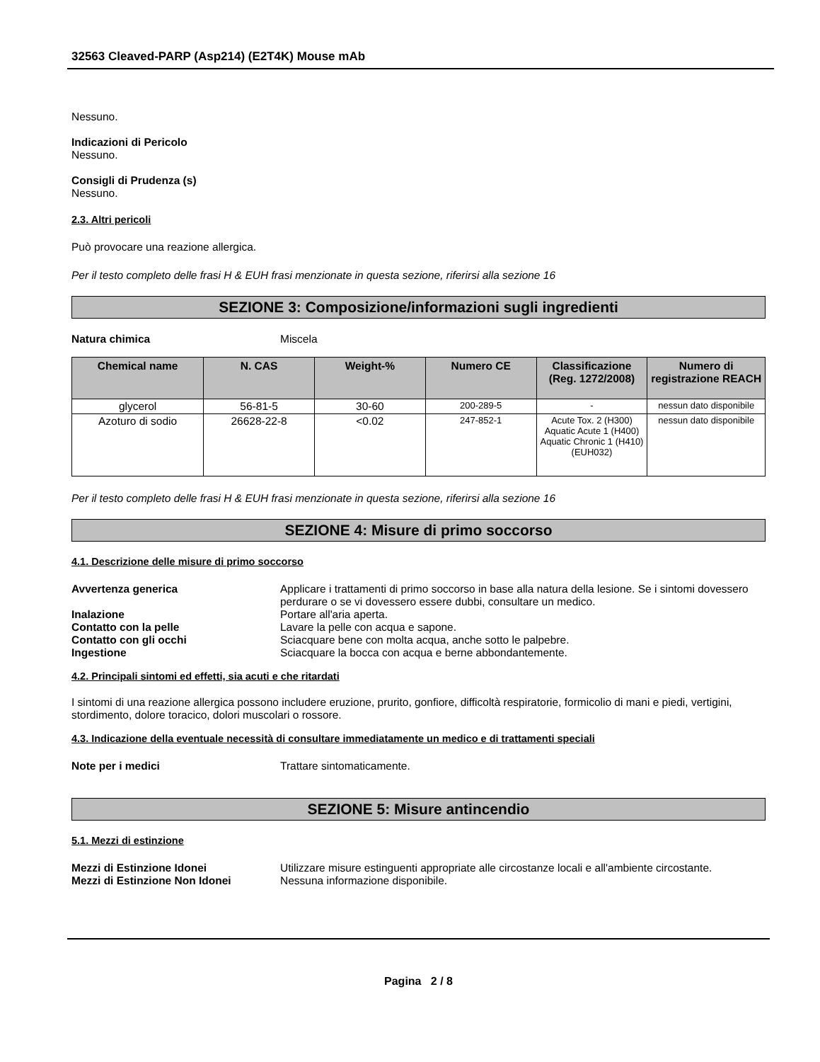32563 Cleaved-PARP (Asp214) (E2T4K) Mouse mAb
Nessuno.
Indicazioni di Pericolo
Nessuno.
Consigli di Prudenza (s)
Nessuno.
2.3. Altri pericoli
Può provocare una reazione allergica.
Per il testo completo delle frasi H & EUH frasi menzionate in questa sezione, riferirsi alla sezione 16
SEZIONE 3: Composizione/informazioni sugli ingredienti
Natura chimica Miscela
| Chemical name | N. CAS | Weight-% | Numero CE | Classificazione (Reg. 1272/2008) | Numero di registrazione REACH |
| --- | --- | --- | --- | --- | --- |
| glycerol | 56-81-5 | 30-60 | 200-289-5 | - | nessun dato disponibile |
| Azoturo di sodio | 26628-22-8 | <0.02 | 247-852-1 | Acute Tox. 2 (H300) Aquatic Acute 1 (H400) Aquatic Chronic 1 (H410) (EUH032) | nessun dato disponibile |
Per il testo completo delle frasi H & EUH frasi menzionate in questa sezione, riferirsi alla sezione 16
SEZIONE 4: Misure di primo soccorso
4.1. Descrizione delle misure di primo soccorso
Avvertenza generica Applicare i trattamenti di primo soccorso in base alla natura della lesione. Se i sintomi dovessero perdurare o se vi dovessero essere dubbi, consultare un medico.
Inalazione Portare all'aria aperta.
Contatto con la pelle Lavare la pelle con acqua e sapone.
Contatto con gli occhi Sciacquare bene con molta acqua, anche sotto le palpebre.
Ingestione Sciacquare la bocca con acqua e berne abbondantemente.
4.2. Principali sintomi ed effetti, sia acuti e che ritardati
I sintomi di una reazione allergica possono includere eruzione, prurito, gonfiore, difficoltà respiratorie, formicolio di mani e piedi, vertigini, stordimento, dolore toracico, dolori muscolari o rossore.
4.3. Indicazione della eventuale necessità di consultare immediatamente un medico e di trattamenti speciali
Note per i medici Trattare sintomaticamente.
SEZIONE 5: Misure antincendio
5.1. Mezzi di estinzione
Mezzi di Estinzione Idonei Utilizzare misure estinguenti appropriate alle circostanze locali e all'ambiente circostante.
Mezzi di Estinzione Non Idonei Nessuna informazione disponibile.
Pagina 2 / 8